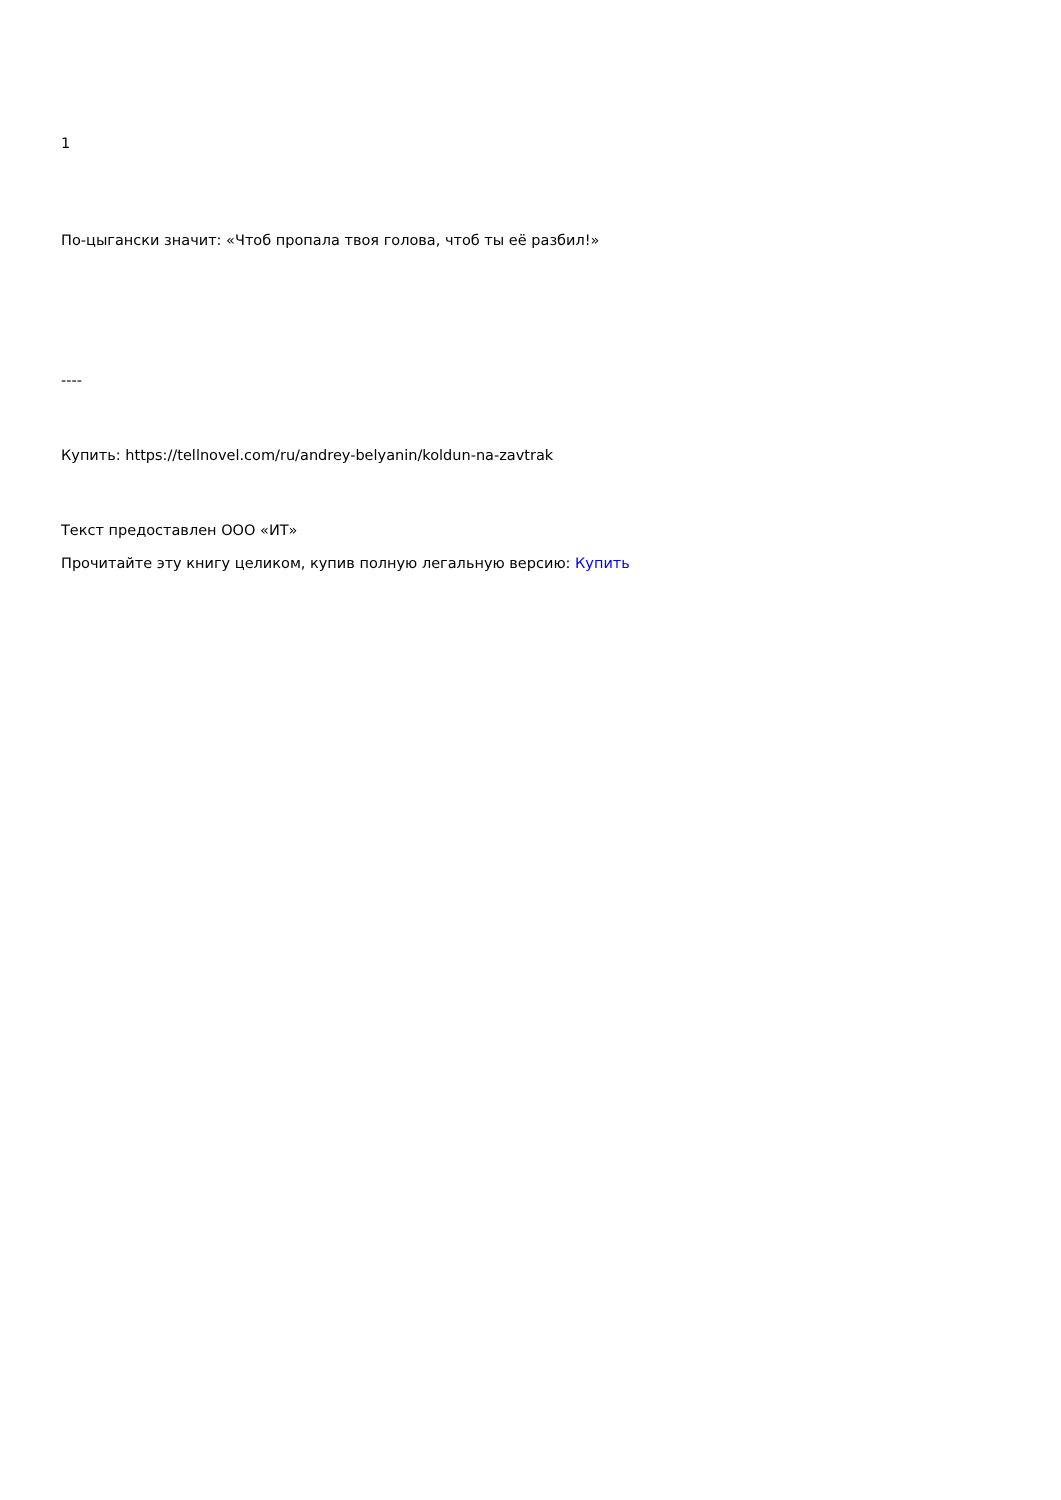1
По-цыгански значит: «Чтоб пропала твоя голова, чтоб ты её разбил!»
----
Купить: https://tellnovel.com/ru/andrey-belyanin/koldun-na-zavtrak
Текст предоставлен ООО «ИТ»
Прочитайте эту книгу целиком, купив полную легальную версию: Купить